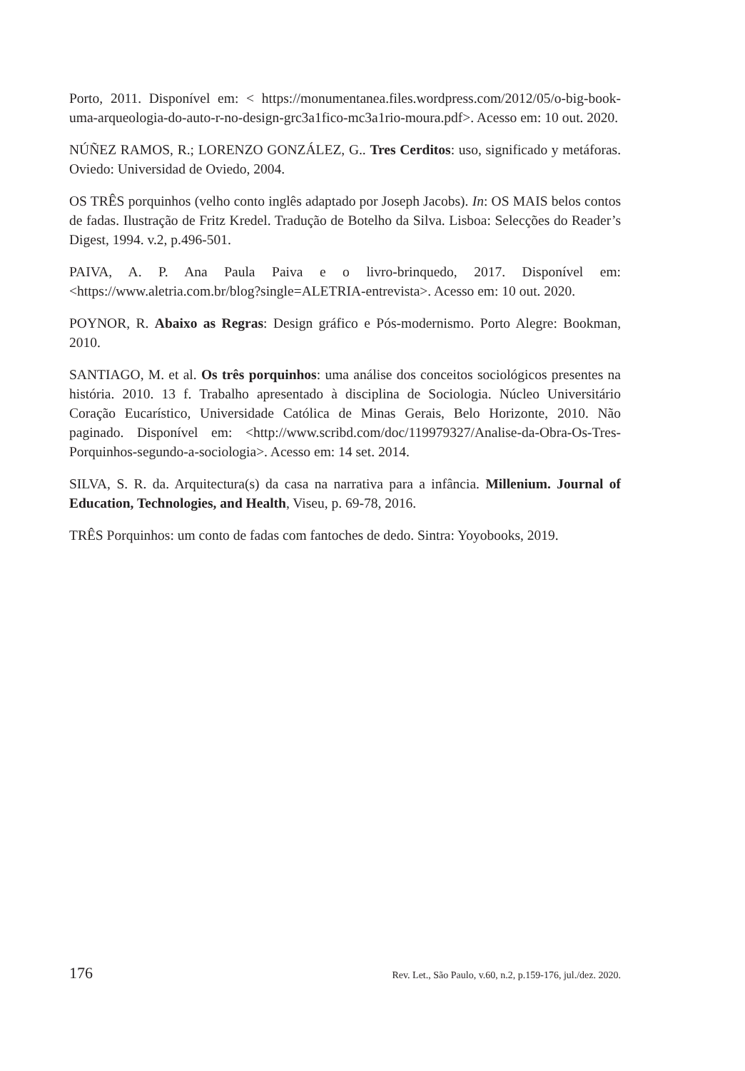Porto, 2011. Disponível em: < https://monumentanea.files.wordpress.com/2012/05/o-big-book-uma-arqueologia-do-auto-r-no-design-grc3a1fico-mc3a1rio-moura.pdf>. Acesso em: 10 out. 2020.
NÚÑEZ RAMOS, R.; LORENZO GONZÁLEZ, G.. Tres Cerditos: uso, significado y metáforas. Oviedo: Universidad de Oviedo, 2004.
OS TRÊS porquinhos (velho conto inglês adaptado por Joseph Jacobs). In: OS MAIS belos contos de fadas. Ilustração de Fritz Kredel. Tradução de Botelho da Silva. Lisboa: Selecções do Reader’s Digest, 1994. v.2, p.496-501.
PAIVA, A. P. Ana Paula Paiva e o livro-brinquedo, 2017. Disponível em: <https://www.aletria.com.br/blog?single=ALETRIA-entrevista>. Acesso em: 10 out. 2020.
POYNOR, R. Abaixo as Regras: Design gráfico e Pós-modernismo. Porto Alegre: Bookman, 2010.
SANTIAGO, M. et al. Os três porquinhos: uma análise dos conceitos sociológicos presentes na história. 2010. 13 f. Trabalho apresentado à disciplina de Sociologia. Núcleo Universitário Coração Eucarístico, Universidade Católica de Minas Gerais, Belo Horizonte, 2010. Não paginado. Disponível em: <http://www.scribd.com/doc/119979327/Analise-da-Obra-Os-Tres-Porquinhos-segundo-a-sociologia>. Acesso em: 14 set. 2014.
SILVA, S. R. da. Arquitectura(s) da casa na narrativa para a infância. Millenium. Journal of Education, Technologies, and Health, Viseu, p. 69-78, 2016.
TRÊS Porquinhos: um conto de fadas com fantoches de dedo. Sintra: Yoyobooks, 2019.
176 Rev. Let., São Paulo, v.60, n.2, p.159-176, jul./dez. 2020.